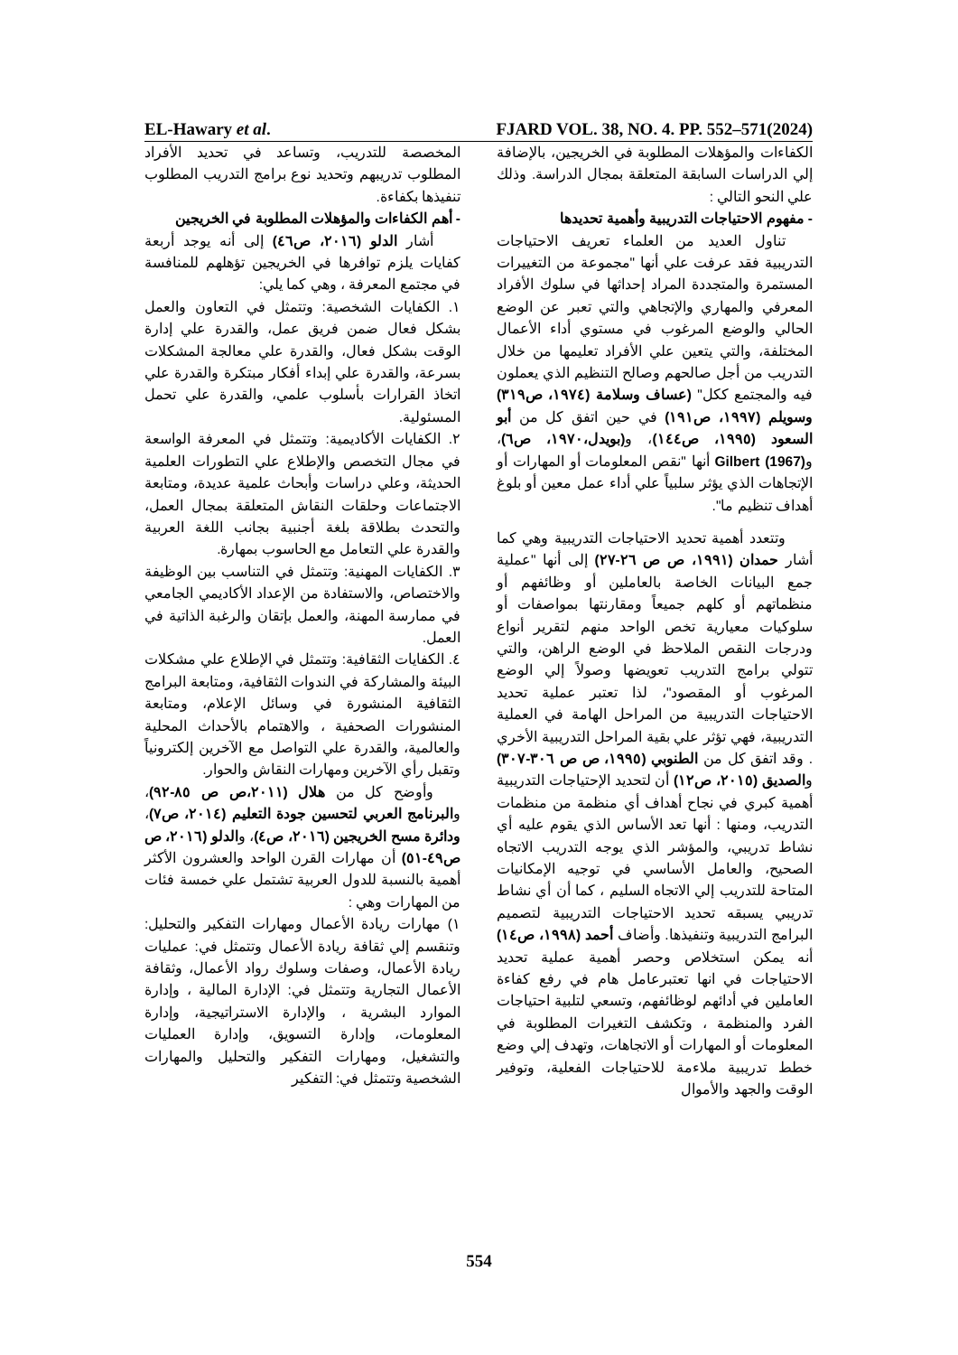EL-Hawary et al. FJARD VOL. 38, NO. 4. PP. 552–571(2024)
الكفاءات والمؤهلات المطلوبة في الخريجين، بالإضافة إلي الدراسات السابقة المتعلقة بمجال الدراسة. وذلك علي النحو التالي :
- مفهوم الاحتياجات التدريبية وأهمية تحديدها
تناول العديد من العلماء تعريف الاحتياجات التدريبية فقد عرفت علي أنها "مجموعة من التغييرات المستمرة والمتجددة المراد إحداثها في سلوك الأفراد المعرفي والمهاري والإتجاهي والتي تعبر عن الوضع الحالي والوضع المرغوب في مستوي أداء الأعمال المختلفة، والتي يتعين علي الأفراد تعليمها من خلال التدريب من أجل صالحهم وصالح التنظيم الذي يعملون فيه والمجتمع ككل" (عساف وسلامة (١٩٧٤، ص٣١٩) وسويلم (١٩٩٧، ص١٩١) في حين اتفق كل من أبو السعود (١٩٩٥، ص١٤٤)، و(بويدل،١٩٧٠، ص٦)، و(Gilbert (1967 أنها "نقص المعلومات أو المهارات أو الإتجاهات الذي يؤثر سلبياً علي أداء عمل معين أو بلوغ أهداف تنظيم ما".
وتتعدد أهمية تحديد الاحتياجات التدريبية وهي كما أشار حمدان (١٩٩١، ص ص ٢٦-٢٧) إلى أنها "عملية جمع البيانات الخاصة بالعاملين أو وظائفهم أو منظماتهم أو كلهم جميعاً ومقارنتها بمواصفات أو سلوكيات معيارية تخص الواحد منهم لتقرير أنواع ودرجات النقص الملاحظ في الوضع الراهن، والتي تتولي برامج التدريب تعويضها وصولاً إلي الوضع المرغوب أو المقصود"، لذا تعتبر عملية تحديد الاحتياجات التدريبية من المراحل الهامة في العملية التدريبية، فهي تؤثر علي بقية المراحل التدريبية الأخري . وقد اتفق كل من الطنوبي (١٩٩٥، ص ص ٣٠٦-٣٠٧) والصديق (٢٠١٥، ص١٢) أن لتحديد الإحتياجات التدريبية أهمية كبري في نجاح أهداف أي منظمة من منظمات التدريب، ومنها : أنها تعد الأساس الذي يقوم عليه أي نشاط تدريبي، والمؤشر الذي يوجه التدريب الاتجاه الصحيح، والعامل الأساسي في توجيه الإمكانيات المتاحة للتدريب إلي الاتجاه السليم ، كما أن أي نشاط تدريبي يسبقه تحديد الاحتياجات التدريبية لتصميم البرامج التدريبية وتنفيذها. وأضاف أحمد (١٩٩٨، ص١٤) أنه يمكن استخلاص وحصر أهمية عملية تحديد الاحتياجات في انها تعتبرعامل هام في رفع كفاءة العاملين في أدائهم لوظائفهم، وتسعي لتلبية احتياجات الفرد والمنظمة ، وتكشف التغيرات المطلوبة في المعلومات أو المهارات أو الاتجاهات، وتهدف إلي وضع خطط تدريبية ملاءمة للاحتياجات الفعلية، وتوفير الوقت والجهد والأموال
المخصصة للتدريب، وتساعد في تحديد الأفراد المطلوب تدريبهم وتحديد نوع برامج التدريب المطلوب تنفيذها بكفاءة.
- أهم الكفاءات والمؤهلات المطلوبة في الخريجين
أشار الدلو (٢٠١٦، ص٤٦) إلى أنه يوجد أربعة كفايات يلزم توافرها في الخريجين تؤهلهم للمنافسة في مجتمع المعرفة ، وهي كما يلي:
١. الكفايات الشخصية: وتتمثل في التعاون والعمل بشكل فعال ضمن فريق عمل، والقدرة علي إدارة الوقت بشكل فعال، والقدرة علي معالجة المشكلات بسرعة، والقدرة علي إبداء أفكار مبتكرة والقدرة علي اتخاذ القرارات بأسلوب علمي، والقدرة علي تحمل المسئولية.
٢. الكفايات الأكاديمية: وتتمثل في المعرفة الواسعة في مجال التخصص والإطلاع علي التطورات العلمية الحديثة، وعلي دراسات وأبحاث علمية عديدة، ومتابعة الاجتماعات وحلقات النقاش المتعلقة بمجال العمل، والتحدث بطلاقة بلغة أجنبية بجانب اللغة العربية والقدرة علي التعامل مع الحاسوب بمهارة.
٣. الكفايات المهنية: وتتمثل في التناسب بين الوظيفة والاختصاص، والاستفادة من الإعداد الأكاديمي الجامعي في ممارسة المهنة، والعمل بإتقان والرغبة الذاتية في العمل.
٤. الكفايات الثقافية: وتتمثل في الإطلاع علي مشكلات البيئة والمشاركة في الندوات الثقافية، ومتابعة البرامج الثقافية المنشورة في وسائل الإعلام، ومتابعة المنشورات الصحفية ، والاهتمام بالأحداث المحلية والعالمية، والقدرة علي التواصل مع الآخرين إلكترونياً وتقبل رأي الآخرين ومهارات النقاش والحوار.
وأوضح كل من هلال (٢٠١١،ص ص ٨٥-٩٢)، والبرنامج العربي لتحسين جودة التعليم (٢٠١٤، ص٧)، ودائرة مسح الخريجين (٢٠١٦، ص٤)، والدلو (٢٠١٦، ص ص٤٩-٥١) أن مهارات القرن الواحد والعشرون الأكثر أهمية بالنسبة للدول العربية تشتمل علي خمسة فئات من المهارات وهي :
١) مهارات ريادة الأعمال ومهارات التفكير والتحليل: وتنقسم إلي ثقافة ريادة الأعمال وتتمثل في: عمليات ريادة الأعمال، وصفات وسلوك رواد الأعمال، وثقافة الأعمال التجارية وتتمثل في: الإدارة المالية ، وإدارة الموارد البشرية ، والإدارة الاستراتيجية، وإدارة المعلومات، وإدارة التسويق، وإدارة العمليات والتشغيل، ومهارات التفكير والتحليل والمهارات الشخصية وتتمثل في: التفكير
554